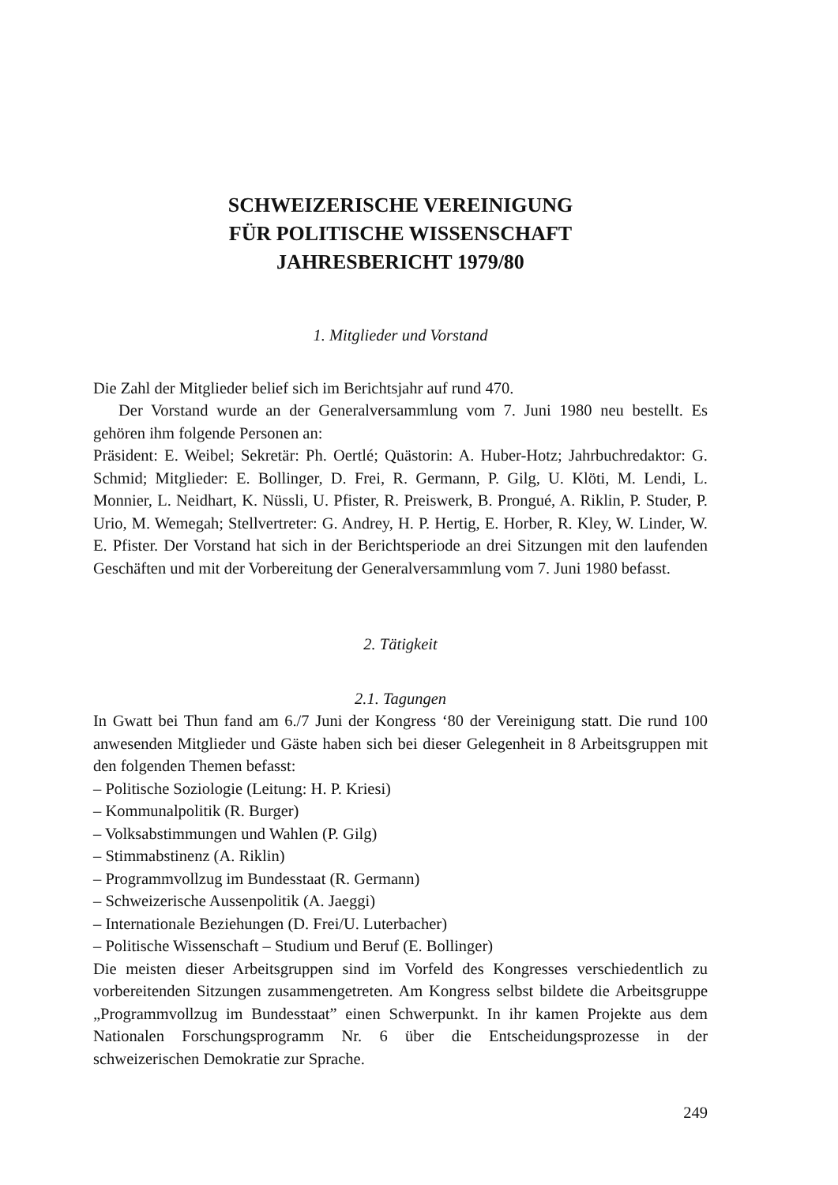SCHWEIZERISCHE VEREINIGUNG
FÜR POLITISCHE WISSENSCHAFT
JAHRESBERICHT 1979/80
1. Mitglieder und Vorstand
Die Zahl der Mitglieder belief sich im Berichtsjahr auf rund 470.
Der Vorstand wurde an der Generalversammlung vom 7. Juni 1980 neu bestellt. Es gehören ihm folgende Personen an:
Präsident: E. Weibel; Sekretär: Ph. Oertlé; Quästorin: A. Huber-Hotz; Jahrbuchredaktor: G. Schmid; Mitglieder: E. Bollinger, D. Frei, R. Germann, P. Gilg, U. Klöti, M. Lendi, L. Monnier, L. Neidhart, K. Nüssli, U. Pfister, R. Preiswerk, B. Prongué, A. Riklin, P. Studer, P. Urio, M. Wemegah; Stellvertreter: G. Andrey, H. P. Hertig, E. Horber, R. Kley, W. Linder, W. E. Pfister. Der Vorstand hat sich in der Berichtsperiode an drei Sitzungen mit den laufenden Geschäften und mit der Vorbereitung der Generalversammlung vom 7. Juni 1980 befasst.
2. Tätigkeit
2.1. Tagungen
In Gwatt bei Thun fand am 6./7 Juni der Kongress ‘80 der Vereinigung statt. Die rund 100 anwesenden Mitglieder und Gäste haben sich bei dieser Gelegenheit in 8 Arbeitsgruppen mit den folgenden Themen befasst:
– Politische Soziologie (Leitung: H. P. Kriesi)
– Kommunalpolitik (R. Burger)
– Volksabstimmungen und Wahlen (P. Gilg)
– Stimmabstinenz (A. Riklin)
– Programmvollzug im Bundesstaat (R. Germann)
– Schweizerische Aussenpolitik (A. Jaeggi)
– Internationale Beziehungen (D. Frei/U. Luterbacher)
– Politische Wissenschaft – Studium und Beruf (E. Bollinger)
Die meisten dieser Arbeitsgruppen sind im Vorfeld des Kongresses verschiedentlich zu vorbereitenden Sitzungen zusammengetreten. Am Kongress selbst bildete die Arbeitsgruppe „Programmvollzug im Bundesstaat” einen Schwerpunkt. In ihr kamen Projekte aus dem Nationalen Forschungsprogramm Nr. 6 über die Entscheidungsprozesse in der schweizerischen Demokratie zur Sprache.
249